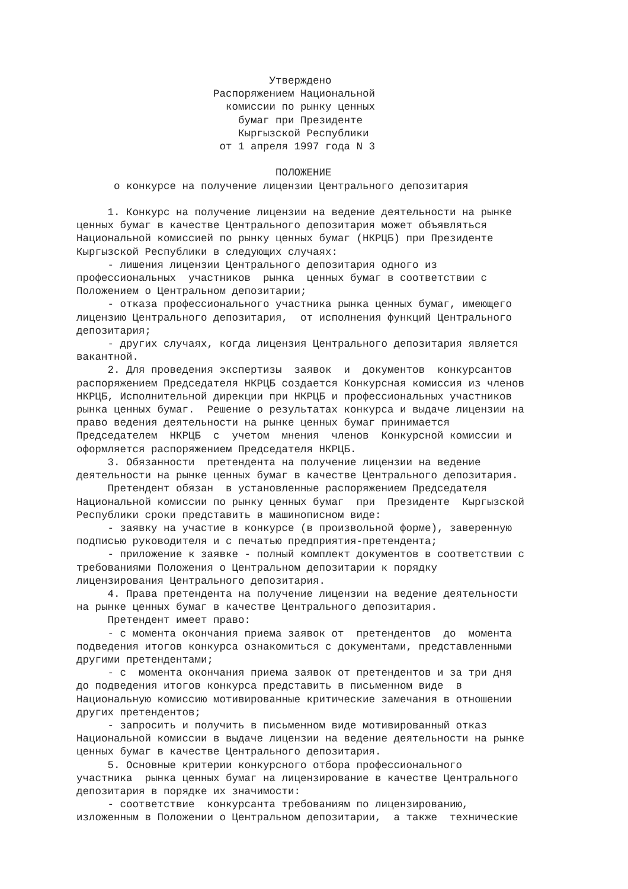Утверждено
                      Распоряжением Национальной
                        комиссии по рынку ценных
                          бумаг при Президенте
                          Кыргызской Республики
                       от 1 апреля 1997 года N 3

                                ПОЛОЖЕНИЕ
      о конкурсе на получение лицензии Центрального депозитария

     1. Конкурс на получение лицензии на ведение деятельности на рынке
ценных бумаг в качестве Центрального депозитария может объявляться
Национальной комиссией по рынку ценных бумаг (НКРЦБ) при Президенте
Кыргызской Республики в следующих случаях:
     - лишения лицензии Центрального депозитария одного из
профессиональных  участников  рынка  ценных бумаг в соответствии с
Положением о Центральном депозитарии;
     - отказа профессионального участника рынка ценных бумаг, имеющего
лицензию Центрального депозитария,  от исполнения функций Центрального
депозитария;
     - других случаях, когда лицензия Центрального депозитария является
вакантной.
     2. Для проведения экспертизы  заявок  и  документов  конкурсантов
распоряжением Председателя НКРЦБ создается Конкурсная комиссия из членов
НКРЦБ, Исполнительной дирекции при НКРЦБ и профессиональных участников
рынка ценных бумаг.  Решение о результатах конкурса и выдаче лицензии на
право ведения деятельности на рынке ценных бумаг принимается
Председателем  НКРЦБ  с  учетом  мнения  членов  Конкурсной комиссии и
оформляется распоряжением Председателя НКРЦБ.
     3. Обязанности  претендента на получение лицензии на ведение
деятельности на рынке ценных бумаг в качестве Центрального депозитария.
     Претендент обязан  в установленные распоряжением Председателя
Национальной комиссии по рынку ценных бумаг  при  Президенте  Кыргызской
Республики сроки представить в машинописном виде:
     - заявку на участие в конкурсе (в произвольной форме), заверенную
подписью руководителя и с печатью предприятия-претендента;
     - приложение к заявке - полный комплект документов в соответствии с
требованиями Положения о Центральном депозитарии к порядку
лицензирования Центрального депозитария.
     4. Права претендента на получение лицензии на ведение деятельности
на рынке ценных бумаг в качестве Центрального депозитария.
     Претендент имеет право:
     - с момента окончания приема заявок от  претендентов  до  момента
подведения итогов конкурса ознакомиться с документами, представленными
другими претендентами;
     - с  момента окончания приема заявок от претендентов и за три дня
до подведения итогов конкурса представить в письменном виде  в
Национальную комиссию мотивированные критические замечания в отношении
других претендентов;
     - запросить и получить в письменном виде мотивированный отказ
Национальной комиссии в выдаче лицензии на ведение деятельности на рынке
ценных бумаг в качестве Центрального депозитария.
     5. Основные критерии конкурсного отбора профессионального
участника  рынка ценных бумаг на лицензирование в качестве Центрального
депозитария в порядке их значимости:
     - соответствие  конкурсанта требованиям по лицензированию,
изложенным в Положении о Центральном депозитарии,  а также  технические